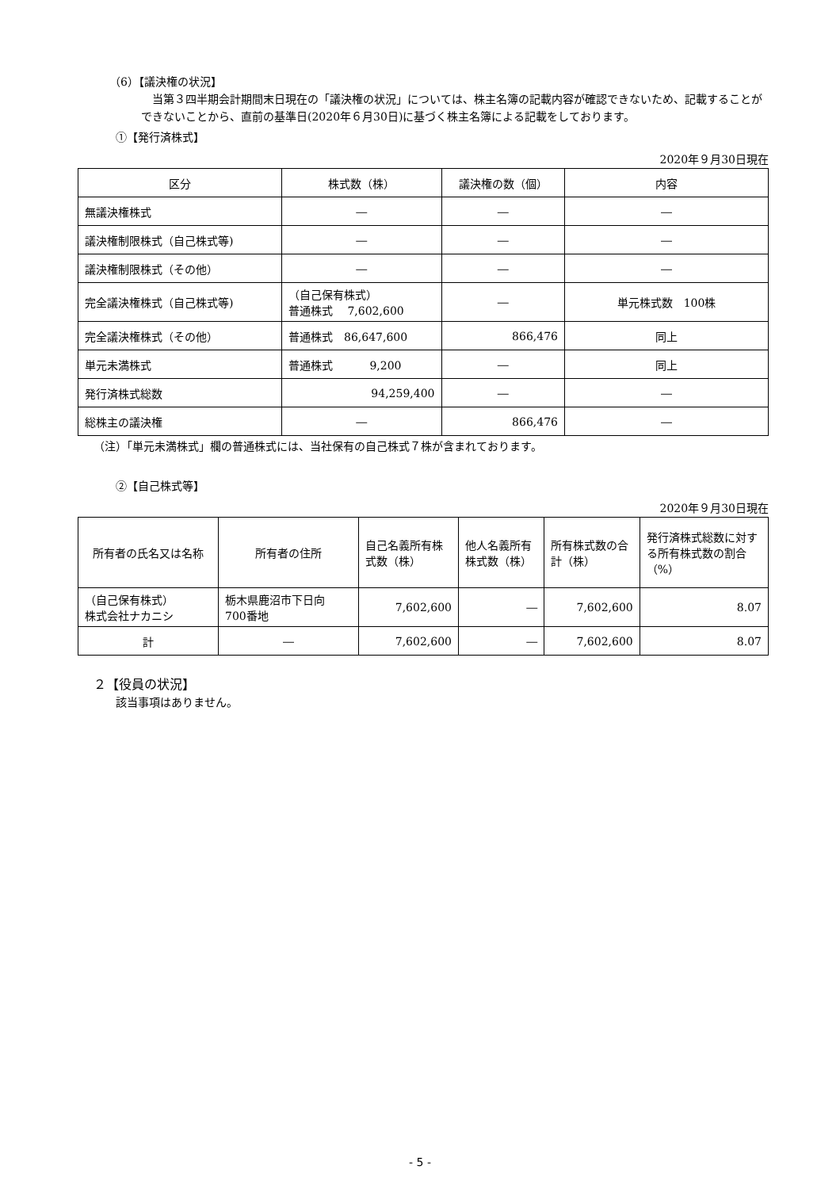（6）【議決権の状況】
当第３四半期会計期間末日現在の「議決権の状況」については、株主名簿の記載内容が確認できないため、記載することができないことから、直前の基準日(2020年６月30日)に基づく株主名簿による記載をしております。
①【発行済株式】
2020年９月30日現在
| 区分 | 株式数（株） | 議決権の数（個） | 内容 |
| --- | --- | --- | --- |
| 無議決権株式 | ― | ― | ― |
| 議決権制限株式（自己株式等) | ― | ― | ― |
| 議決権制限株式（その他） | ― | ― | ― |
| 完全議決権株式（自己株式等) | （自己保有株式） 普通株式 7,602,600 | ― | 単元株式数 100株 |
| 完全議決権株式（その他） | 普通株式 86,647,600 | 866,476 | 同上 |
| 単元未満株式 | 普通株式 9,200 | ― | 同上 |
| 発行済株式総数 | 94,259,400 | ― | ― |
| 総株主の議決権 | ― | 866,476 | ― |
（注）「単元未満株式」欄の普通株式には、当社保有の自己株式７株が含まれております。
②【自己株式等】
2020年９月30日現在
| 所有者の氏名又は名称 | 所有者の住所 | 自己名義所有株式数（株） | 他人名義所有株式数（株） | 所有株式数の合計（株） | 発行済株式総数に対する所有株式数の割合（%） |
| --- | --- | --- | --- | --- | --- |
| （自己保有株式） 株式会社ナカニシ | 栃木県鹿沼市下日向 700番地 | 7,602,600 | ― | 7,602,600 | 8.07 |
| 計 | ― | 7,602,600 | ― | 7,602,600 | 8.07 |
２【役員の状況】
該当事項はありません。
- 5 -